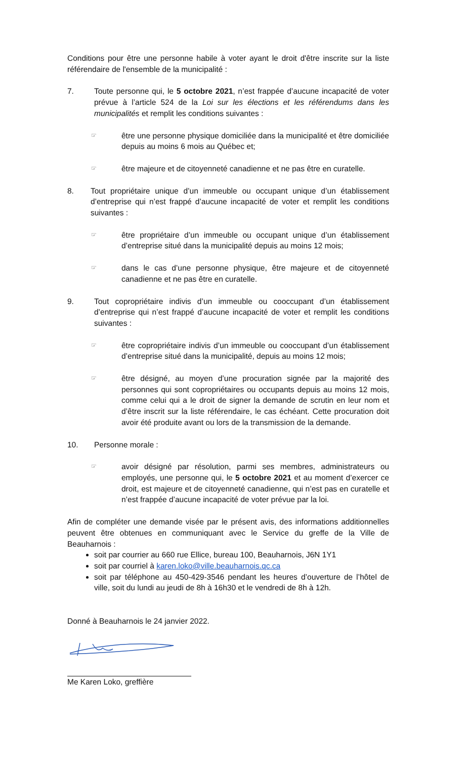Conditions pour être une personne habile à voter ayant le droit d'être inscrite sur la liste référendaire de l'ensemble de la municipalité :
7. Toute personne qui, le 5 octobre 2021, n’est frappée d’aucune incapacité de voter prévue à l’article 524 de la Loi sur les élections et les référendums dans les municipalités et remplit les conditions suivantes :
☞
être une personne physique domiciliée dans la municipalité et être domiciliée depuis au moins 6 mois au Québec et;
☞
être majeure et de citoyenneté canadienne et ne pas être en curatelle.
8. Tout propriétaire unique d’un immeuble ou occupant unique d’un établissement d’entreprise qui n’est frappé d’aucune incapacité de voter et remplit les conditions suivantes :
☞
être propriétaire d’un immeuble ou occupant unique d’un établissement d’entreprise situé dans la municipalité depuis au moins 12 mois;
☞
dans le cas d’une personne physique, être majeure et de citoyenneté canadienne et ne pas être en curatelle.
9. Tout copropriétaire indivis d’un immeuble ou cooccupant d’un établissement d’entreprise qui n’est frappé d’aucune incapacité de voter et remplit les conditions suivantes :
☞
être copropriétaire indivis d’un immeuble ou cooccupant d’un établissement d’entreprise situé dans la municipalité, depuis au moins 12 mois;
☞
être désigné, au moyen d’une procuration signée par la majorité des personnes qui sont copropriétaires ou occupants depuis au moins 12 mois, comme celui qui a le droit de signer la demande de scrutin en leur nom et d’être inscrit sur la liste référendaire, le cas échéant. Cette procuration doit avoir été produite avant ou lors de la transmission de la demande.
10. Personne morale :
☞
avoir désigné par résolution, parmi ses membres, administrateurs ou employés, une personne qui, le 5 octobre 2021 et au moment d’exercer ce droit, est majeure et de citoyenneté canadienne, qui n’est pas en curatelle et n’est frappée d’aucune incapacité de voter prévue par la loi.
Afin de compléter une demande visée par le présent avis, des informations additionnelles peuvent être obtenues en communiquant avec le Service du greffe de la Ville de Beauharnois :
soit par courrier au 660 rue Ellice, bureau 100, Beauharnois, J6N 1Y1
soit par courriel à karen.loko@ville.beauharnois.qc.ca
soit par téléphone au 450-429-3546 pendant les heures d’ouverture de l’hôtel de ville, soit du lundi au jeudi de 8h à 16h30 et le vendredi de 8h à 12h.
Donné à Beauharnois le 24 janvier 2022.
Me Karen Loko, greffière